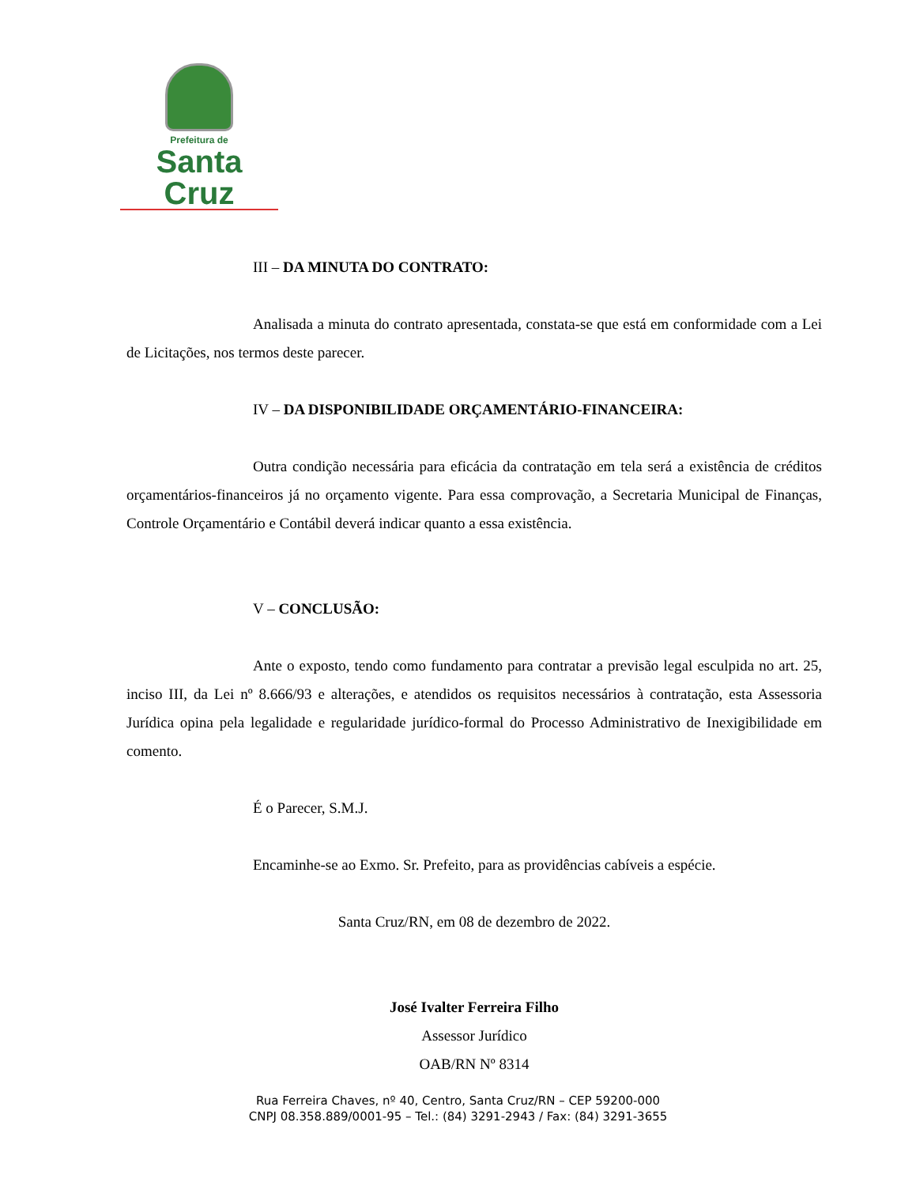Prefeitura de
Santa Cruz
III – DA MINUTA DO CONTRATO:
Analisada a minuta do contrato apresentada, constata-se que está em conformidade com a Lei de Licitações, nos termos deste parecer.
IV – DA DISPONIBILIDADE ORÇAMENTÁRIO-FINANCEIRA:
Outra condição necessária para eficácia da contratação em tela será a existência de créditos orçamentários-financeiros já no orçamento vigente. Para essa comprovação, a Secretaria Municipal de Finanças, Controle Orçamentário e Contábil deverá indicar quanto a essa existência.
V – CONCLUSÃO:
Ante o exposto, tendo como fundamento para contratar a previsão legal esculpida no art. 25, inciso III, da Lei nº 8.666/93 e alterações, e atendidos os requisitos necessários à contratação, esta Assessoria Jurídica opina pela legalidade e regularidade jurídico-formal do Processo Administrativo de Inexigibilidade em comento.
É o Parecer, S.M.J.
Encaminhe-se ao Exmo. Sr. Prefeito, para as providências cabíveis a espécie.
Santa Cruz/RN, em 08 de dezembro de 2022.
José Ivalter Ferreira Filho
Assessor Jurídico
OAB/RN Nº 8314
Rua Ferreira Chaves, nº 40, Centro, Santa Cruz/RN – CEP 59200-000
CNPJ 08.358.889/0001-95 – Tel.: (84) 3291-2943 / Fax: (84) 3291-3655